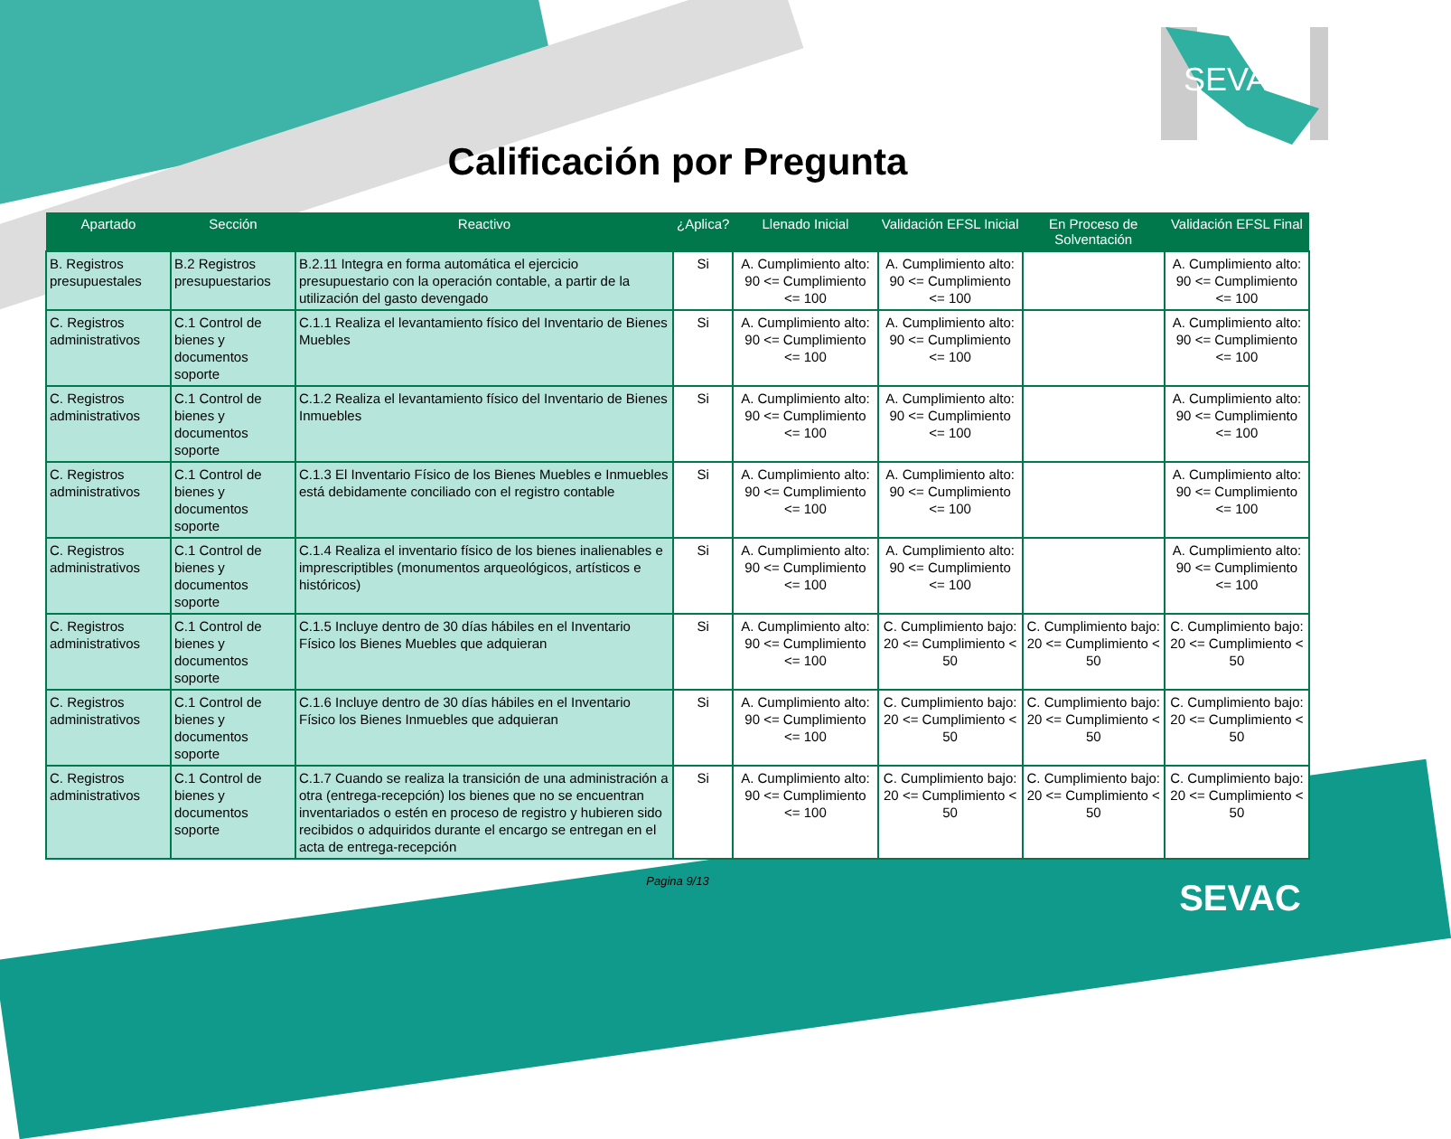SEVAC
Calificación por Pregunta
| Apartado | Sección | Reactivo | ¿Aplica? | Llenado Inicial | Validación EFSL Inicial | En Proceso de Solventación | Validación EFSL Final |
| --- | --- | --- | --- | --- | --- | --- | --- |
| B. Registros presupuestales | B.2 Registros presupuestarios | B.2.11 Integra en forma automática el ejercicio presupuestario con la operación contable, a partir de la utilización del gasto devengado | Si | A. Cumplimiento alto: 90 <= Cumplimiento <= 100 | A. Cumplimiento alto: 90 <= Cumplimiento <= 100 | | A. Cumplimiento alto: 90 <= Cumplimiento <= 100 |
| C. Registros administrativos | C.1 Control de bienes y documentos soporte | C.1.1 Realiza el levantamiento físico del Inventario de Bienes Muebles | Si | A. Cumplimiento alto: 90 <= Cumplimiento <= 100 | A. Cumplimiento alto: 90 <= Cumplimiento <= 100 | | A. Cumplimiento alto: 90 <= Cumplimiento <= 100 |
| C. Registros administrativos | C.1 Control de bienes y documentos soporte | C.1.2 Realiza el levantamiento físico del Inventario de Bienes Inmuebles | Si | A. Cumplimiento alto: 90 <= Cumplimiento <= 100 | A. Cumplimiento alto: 90 <= Cumplimiento <= 100 | | A. Cumplimiento alto: 90 <= Cumplimiento <= 100 |
| C. Registros administrativos | C.1 Control de bienes y documentos soporte | C.1.3 El Inventario Físico de los Bienes Muebles e Inmuebles está debidamente conciliado con el registro contable | Si | A. Cumplimiento alto: 90 <= Cumplimiento <= 100 | A. Cumplimiento alto: 90 <= Cumplimiento <= 100 | | A. Cumplimiento alto: 90 <= Cumplimiento <= 100 |
| C. Registros administrativos | C.1 Control de bienes y documentos soporte | C.1.4 Realiza el inventario físico de los bienes inalienables e imprescriptibles (monumentos arqueológicos, artísticos e históricos) | Si | A. Cumplimiento alto: 90 <= Cumplimiento <= 100 | A. Cumplimiento alto: 90 <= Cumplimiento <= 100 | | A. Cumplimiento alto: 90 <= Cumplimiento <= 100 |
| C. Registros administrativos | C.1 Control de bienes y documentos soporte | C.1.5 Incluye dentro de 30 días hábiles en el Inventario Físico los Bienes Muebles que adquieran | Si | A. Cumplimiento alto: 90 <= Cumplimiento <= 100 | C. Cumplimiento bajo: 20 <= Cumplimiento < 50 | C. Cumplimiento bajo: 20 <= Cumplimiento < 50 | C. Cumplimiento bajo: 20 <= Cumplimiento < 50 |
| C. Registros administrativos | C.1 Control de bienes y documentos soporte | C.1.6 Incluye dentro de 30 días hábiles en el Inventario Físico los Bienes Inmuebles que adquieran | Si | A. Cumplimiento alto: 90 <= Cumplimiento <= 100 | C. Cumplimiento bajo: 20 <= Cumplimiento < 50 | C. Cumplimiento bajo: 20 <= Cumplimiento < 50 | C. Cumplimiento bajo: 20 <= Cumplimiento < 50 |
| C. Registros administrativos | C.1 Control de bienes y documentos soporte | C.1.7 Cuando se realiza la transición de una administración a otra (entrega-recepción) los bienes que no se encuentran inventariados o estén en proceso de registro y hubieren sido recibidos o adquiridos durante el encargo se entregan en el acta de entrega-recepción | Si | A. Cumplimiento alto: 90 <= Cumplimiento <= 100 | C. Cumplimiento bajo: 20 <= Cumplimiento < 50 | C. Cumplimiento bajo: 20 <= Cumplimiento < 50 | C. Cumplimiento bajo: 20 <= Cumplimiento < 50 |
Pagina 9/13
SEVAC